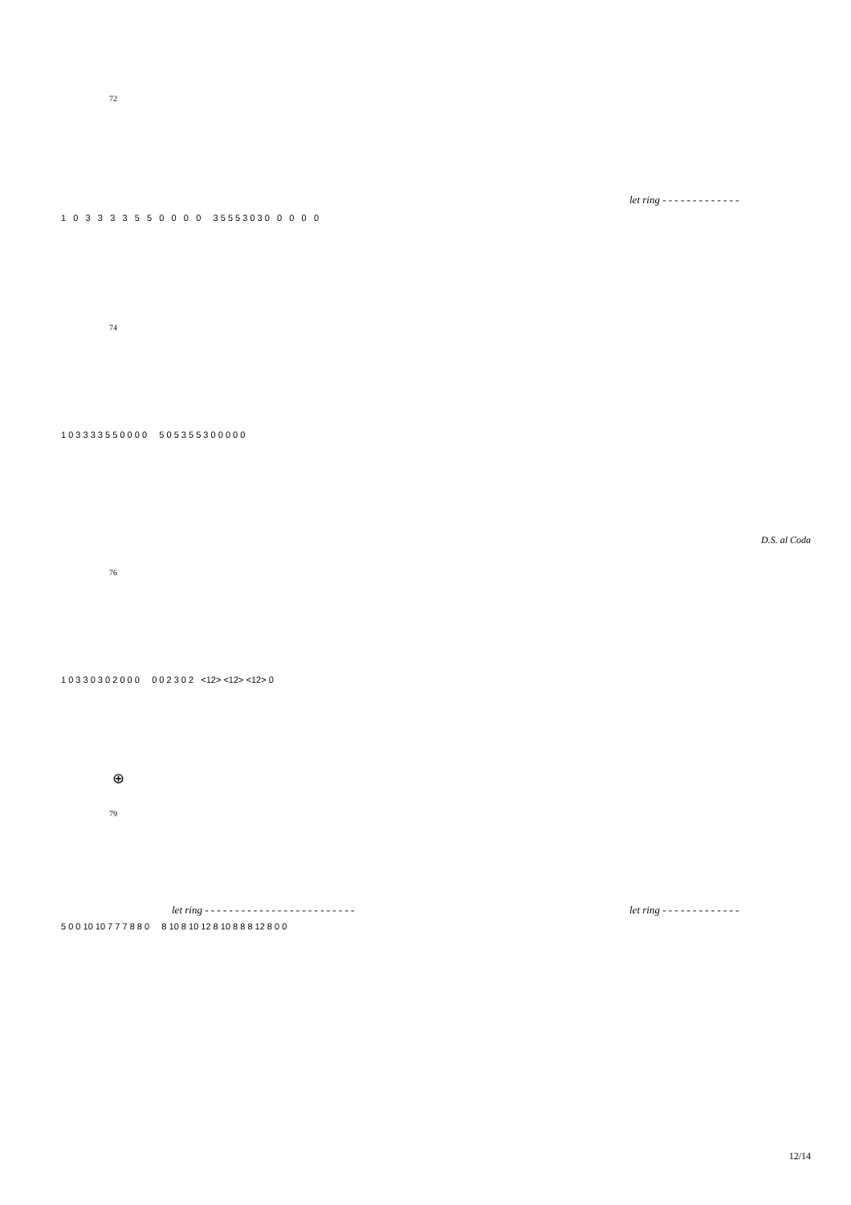72
let ring - - - - - - - - - - - - -
1 0 3 3 3 3 5 5 0 0 0 0 3 5 5 5 3 0 3 0 0 0 0 0
74
1 0 3 3 3 3 5 5 0 0 0 0 5 0 5 3 5 5 3 0 0 0 0 0
D.S. al Coda
76
1 0 3 3 0 3 0 2 0 0 0 0 0 2 3 0 2 <12> <12> <12> 0
⊕
79
let ring - - - - - - - - - - - - - - - - - - - - - - - - -
let ring - - - - - - - - - - - - -
5 0 0 10 10 7 7 7 8 8 0 8 10 8 10 12 8 10 8 8 8 12 8 0 0
12/14